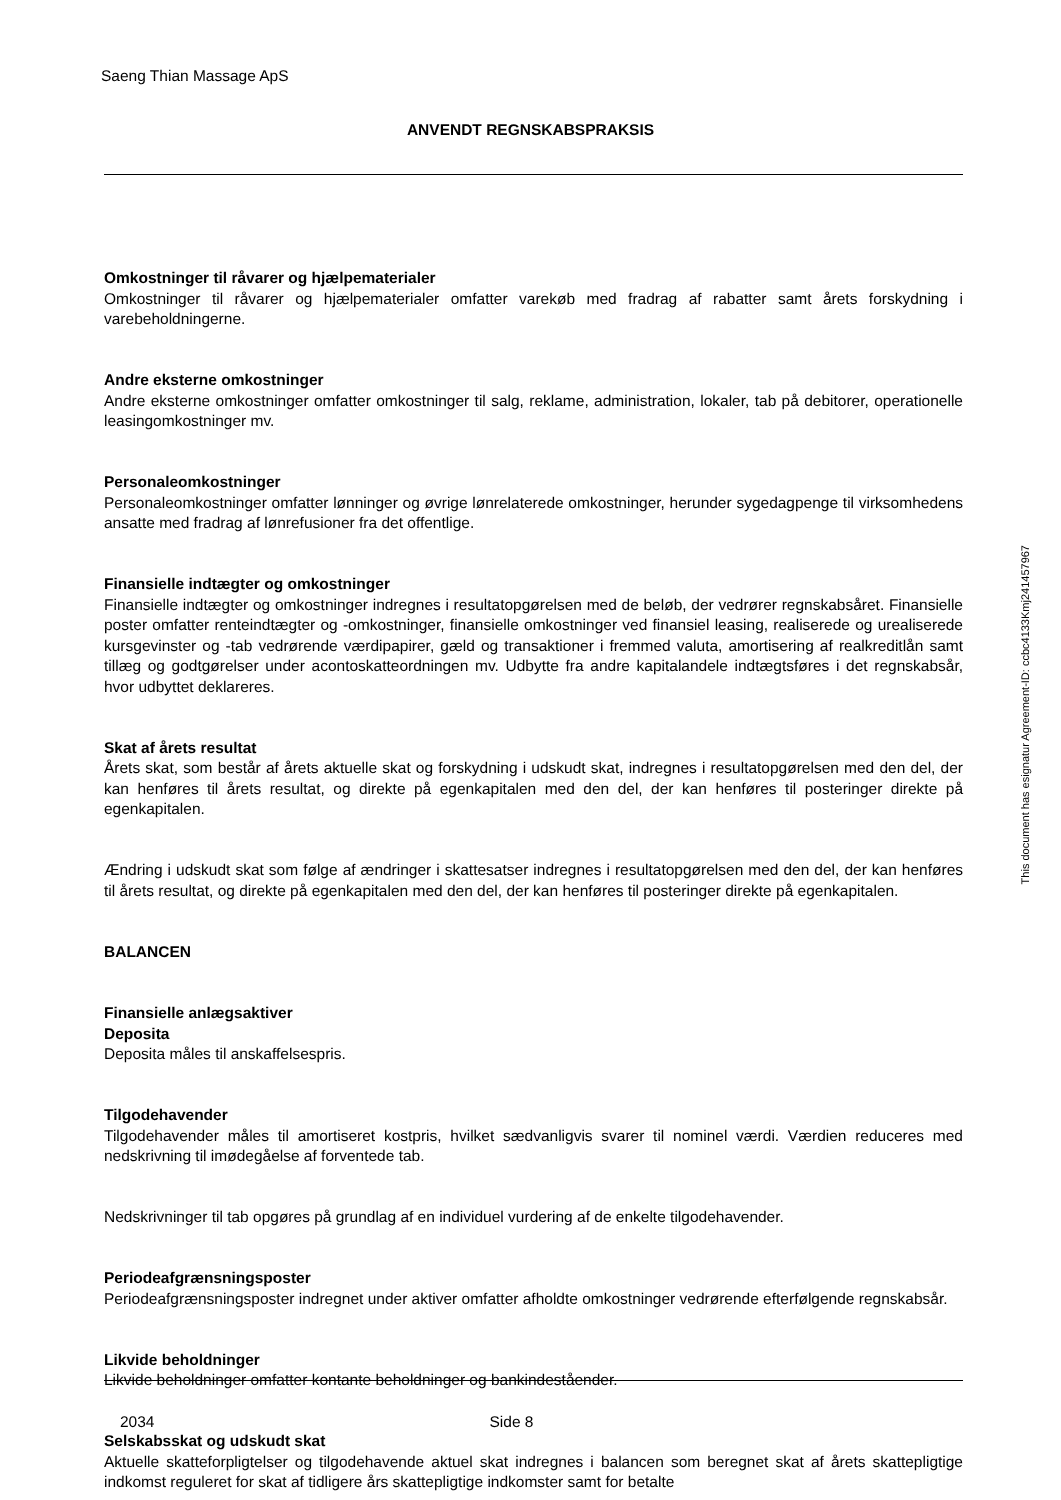Saeng Thian Massage ApS
ANVENDT REGNSKABSPRAKSIS
Omkostninger til råvarer og hjælpematerialer
Omkostninger til råvarer og hjælpematerialer omfatter varekøb med fradrag af rabatter samt årets forskydning i varebeholdningerne.
Andre eksterne omkostninger
Andre eksterne omkostninger omfatter omkostninger til salg, reklame, administration, lokaler, tab på debitorer, operationelle leasingomkostninger mv.
Personaleomkostninger
Personaleomkostninger omfatter lønninger og øvrige lønrelaterede omkostninger, herunder sygedagpenge til virksomhedens ansatte med fradrag af lønrefusioner fra det offentlige.
Finansielle indtægter og omkostninger
Finansielle indtægter og omkostninger indregnes i resultatopgørelsen med de beløb, der vedrører regnskabsåret. Finansielle poster omfatter renteindtægter og -omkostninger, finansielle omkostninger ved finansiel leasing, realiserede og urealiserede kursgevinster og -tab vedrørende værdipapirer, gæld og transaktioner i fremmed valuta, amortisering af realkreditlån samt tillæg og godtgørelser under acontoskatteordningen mv. Udbytte fra andre kapitalandele indtægtsføres i det regnskabsår, hvor udbyttet deklareres.
Skat af årets resultat
Årets skat, som består af årets aktuelle skat og forskydning i udskudt skat, indregnes i resultatopgørelsen med den del, der kan henføres til årets resultat, og direkte på egenkapitalen med den del, der kan henføres til posteringer direkte på egenkapitalen.
Ændring i udskudt skat som følge af ændringer i skattesatser indregnes i resultatopgørelsen med den del, der kan henføres til årets resultat, og direkte på egenkapitalen med den del, der kan henføres til posteringer direkte på egenkapitalen.
BALANCEN
Finansielle anlægsaktiver
Deposita
Deposita måles til anskaffelsespris.
Tilgodehavender
Tilgodehavender måles til amortiseret kostpris, hvilket sædvanligvis svarer til nominel værdi. Værdien reduceres med nedskrivning til imødegåelse af forventede tab.
Nedskrivninger til tab opgøres på grundlag af en individuel vurdering af de enkelte tilgodehavender.
Periodeafgrænsningsposter
Periodeafgrænsningsposter indregnet under aktiver omfatter afholdte omkostninger vedrørende efterfølgende regnskabsår.
Likvide beholdninger
Likvide beholdninger omfatter kontante beholdninger og bankindeståender.
Selskabsskat og udskudt skat
Aktuelle skatteforpligtelser og tilgodehavende aktuel skat indregnes i balancen som beregnet skat af årets skattepligtige indkomst reguleret for skat af tidligere års skattepligtige indkomster samt for betalte
This document has esignatur Agreement-ID: ccbc4133Kmj241457967
2034 Side 8